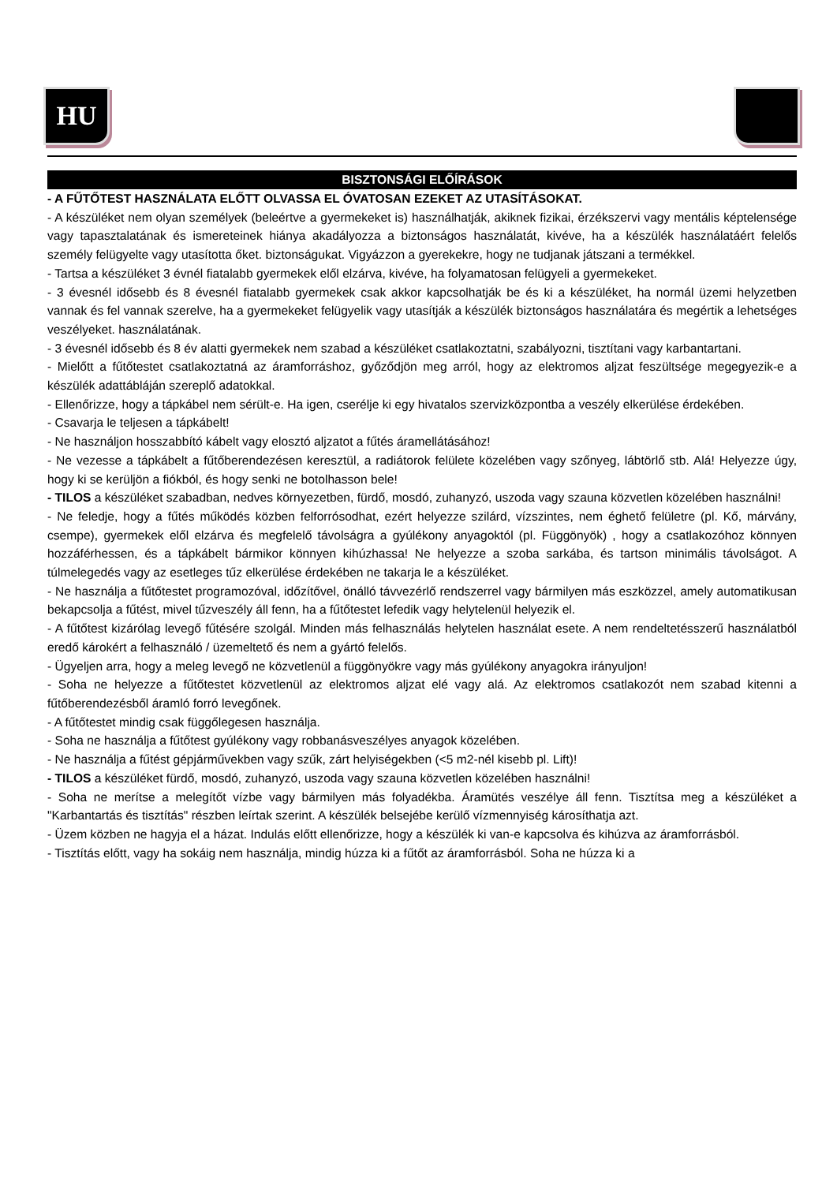HU
BISZTONSÁGI ELŐÍRÁSOK
- A FŰTŐTEST HASZNÁLATA ELŐTT OLVASSA EL ÓVATOSAN EZEKET AZ UTASÍTÁSOKAT.
- A készüléket nem olyan személyek (beleértve a gyermekeket is) használhatják, akiknek fizikai, érzékszervi vagy mentális képtelensége vagy tapasztalatának és ismereteinek hiánya akadályozza a biztonságos használatát, kivéve, ha a készülék használatáért felelős személy felügyelte vagy utasította őket. biztonságukat. Vigyázzon a gyerekekre, hogy ne tudjanak játszani a termékkel.
- Tartsa a készüléket 3 évnél fiatalabb gyermekek elől elzárva, kivéve, ha folyamatosan felügyeli a gyermekeket.
- 3 évesnél idősebb és 8 évesnél fiatalabb gyermekek csak akkor kapcsolhatják be és ki a készüléket, ha normál üzemi helyzetben vannak és fel vannak szerelve, ha a gyermekeket felügyelik vagy utasítják a készülék biztonságos használatára és megértik a lehetséges veszélyeket. használatának.
- 3 évesnél idősebb és 8 év alatti gyermekek nem szabad a készüléket csatlakoztatni, szabályozni, tisztítani vagy karbantartani.
- Mielőtt a fűtőtestet csatlakoztatná az áramforráshoz, győződjön meg arról, hogy az elektromos aljzat feszültsége megegyezik-e a készülék adattábláján szereplő adatokkal.
- Ellenőrizze, hogy a tápkábel nem sérült-e. Ha igen, cserélje ki egy hivatalos szervizközpontba a veszély elkerülése érdekében.
- Csavarja le teljesen a tápkábelt!
- Ne használjon hosszabbító kábelt vagy elosztó aljzatot a fűtés áramellátásához!
- Ne vezesse a tápkábelt a fűtőberendezésen keresztül, a radiátorok felülete közelében vagy szőnyeg, lábtörlő stb. Alá! Helyezze úgy, hogy ki se kerüljön a fiókból, és hogy senki ne botolhasson bele!
- TILOS a készüléket szabadban, nedves környezetben, fürdő, mosdó, zuhanyzó, uszoda vagy szauna közvetlen közelében használni!
- Ne feledje, hogy a fűtés működés közben felforrósodhat, ezért helyezze szilárd, vízszintes, nem éghető felületre (pl. Kő, márvány, csempe), gyermekek elől elzárva és megfelelő távolságra a gyúlékony anyagoktól (pl. Függönyök) , hogy a csatlakozóhoz könnyen hozzáférhessen, és a tápkábelt bármikor könnyen kihúzhassa! Ne helyezze a szoba sarkába, és tartson minimális távolságot. A túlmelegedés vagy az esetleges tűz elkerülése érdekében ne takarja le a készüléket.
- Ne használja a fűtőtestet programozóval, időzítővel, önálló távvezérlő rendszerrel vagy bármilyen más eszközzel, amely automatikusan bekapcsolja a fűtést, mivel tűzveszély áll fenn, ha a fűtőtestet lefedik vagy helytelenül helyezik el.
- A fűtőtest kizárólag levegő fűtésére szolgál. Minden más felhasználás helytelen használat esete. A nem rendeltetésszerű használatból eredő károkért a felhasználó / üzemeltető és nem a gyártó felelős.
- Ügyeljen arra, hogy a meleg levegő ne közvetlenül a függönyökre vagy más gyúlékony anyagokra irányuljon!
- Soha ne helyezze a fűtőtestet közvetlenül az elektromos aljzat elé vagy alá. Az elektromos csatlakozót nem szabad kitenni a fűtőberendezésből áramló forró levegőnek.
- A fűtőtestet mindig csak függőlegesen használja.
- Soha ne használja a fűtőtest gyúlékony vagy robbanásveszélyes anyagok közelében.
- Ne használja a fűtést gépjárművekben vagy szűk, zárt helyiségekben (<5 m2-nél kisebb pl. Lift)!
- TILOS a készüléket fürdő, mosdó, zuhanyzó, uszoda vagy szauna közvetlen közelében használni!
- Soha ne merítse a melegítőt vízbe vagy bármilyen más folyadékba. Áramütés veszélye áll fenn. Tisztítsa meg a készüléket a "Karbantartás és tisztítás" részben leírtak szerint. A készülék belsejébe kerülő vízmennyiség károsíthatja azt.
- Üzem közben ne hagyja el a házat. Indulás előtt ellenőrizze, hogy a készülék ki van-e kapcsolva és kihúzva az áramforrásból.
- Tisztítás előtt, vagy ha sokáig nem használja, mindig húzza ki a fűtőt az áramforrásból. Soha ne húzza ki a